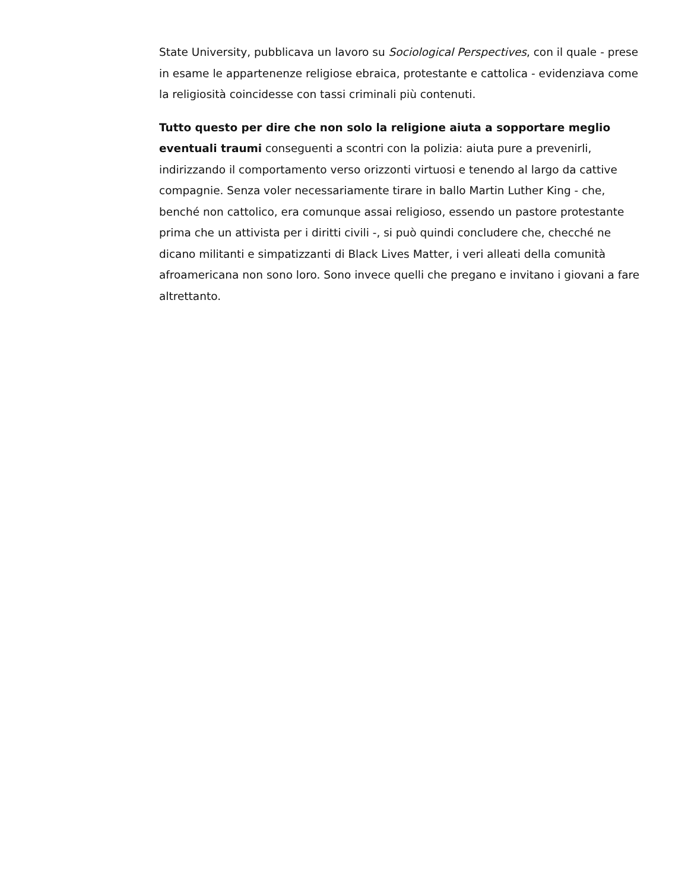State University, pubblicava un lavoro su Sociological Perspectives, con il quale - prese in esame le appartenenze religiose ebraica, protestante e cattolica - evidenziava come la religiosità coincidesse con tassi criminali più contenuti.
Tutto questo per dire che non solo la religione aiuta a sopportare meglio eventuali traumi conseguenti a scontri con la polizia: aiuta pure a prevenirli, indirizzando il comportamento verso orizzonti virtuosi e tenendo al largo da cattive compagnie. Senza voler necessariamente tirare in ballo Martin Luther King - che, benché non cattolico, era comunque assai religioso, essendo un pastore protestante prima che un attivista per i diritti civili -, si può quindi concludere che, checché ne dicano militanti e simpatizzanti di Black Lives Matter, i veri alleati della comunità afroamericana non sono loro. Sono invece quelli che pregano e invitano i giovani a fare altrettanto.